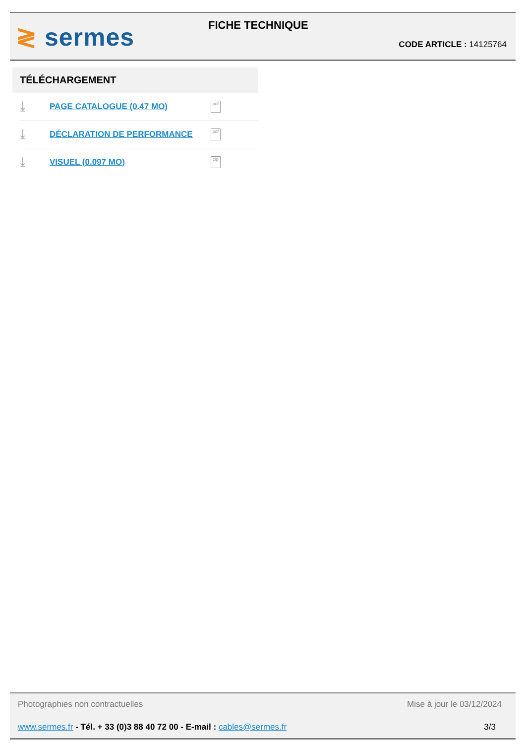≷ sermes FICHE TECHNIQUE
CODE ARTICLE : 14125764
TÉLÉCHARGEMENT
⤓
PAGE CATALOGUE (0.47 MO)
pdf
⤓
DÉCLARATION DE PERFORMANCE
pdf
⤓
VISUEL (0.097 MO)
zip
Photographies non contractuelles Mise à jour le 03/12/2024
www.sermes.fr - Tél. + 33 (0)3 88 40 72 00 - E-mail : cables@sermes.fr 3/3